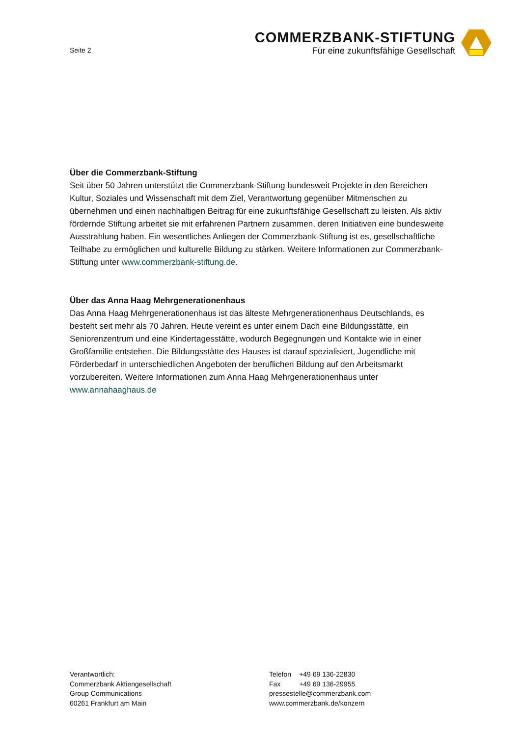Seite 2
COMMERZBANK-STIFTUNG
Für eine zukunftsfähige Gesellschaft
Über die Commerzbank-Stiftung
Seit über 50 Jahren unterstützt die Commerzbank-Stiftung bundesweit Projekte in den Bereichen Kultur, Soziales und Wissenschaft mit dem Ziel, Verantwortung gegenüber Mitmenschen zu übernehmen und einen nachhaltigen Beitrag für eine zukunftsfähige Gesellschaft zu leisten. Als aktiv fördernde Stiftung arbeitet sie mit erfahrenen Partnern zusammen, deren Initiativen eine bundesweite Ausstrahlung haben. Ein wesentliches Anliegen der Commerzbank-Stiftung ist es, gesellschaftliche Teilhabe zu ermöglichen und kulturelle Bildung zu stärken. Weitere Informationen zur Commerzbank-Stiftung unter www.commerzbank-stiftung.de.
Über das Anna Haag Mehrgenerationenhaus
Das Anna Haag Mehrgenerationenhaus ist das älteste Mehrgenerationenhaus Deutschlands, es besteht seit mehr als 70 Jahren. Heute vereint es unter einem Dach eine Bildungsstätte, ein Seniorenzentrum und eine Kindertagesstätte, wodurch Begegnungen und Kontakte wie in einer Großfamilie entstehen. Die Bildungsstätte des Hauses ist darauf spezialisiert, Jugendliche mit Förderbedarf in unterschiedlichen Angeboten der beruflichen Bildung auf den Arbeitsmarkt vorzubereiten. Weitere Informationen zum Anna Haag Mehrgenerationenhaus unter www.annahaaghaus.de
Verantwortlich:
Commerzbank Aktiengesellschaft
Group Communications
60261 Frankfurt am Main
| Telefon | +49 69 136-22830 |
| Fax | +49 69 136-29955 |
pressestelle@commerzbank.com
www.commerzbank.de/konzern